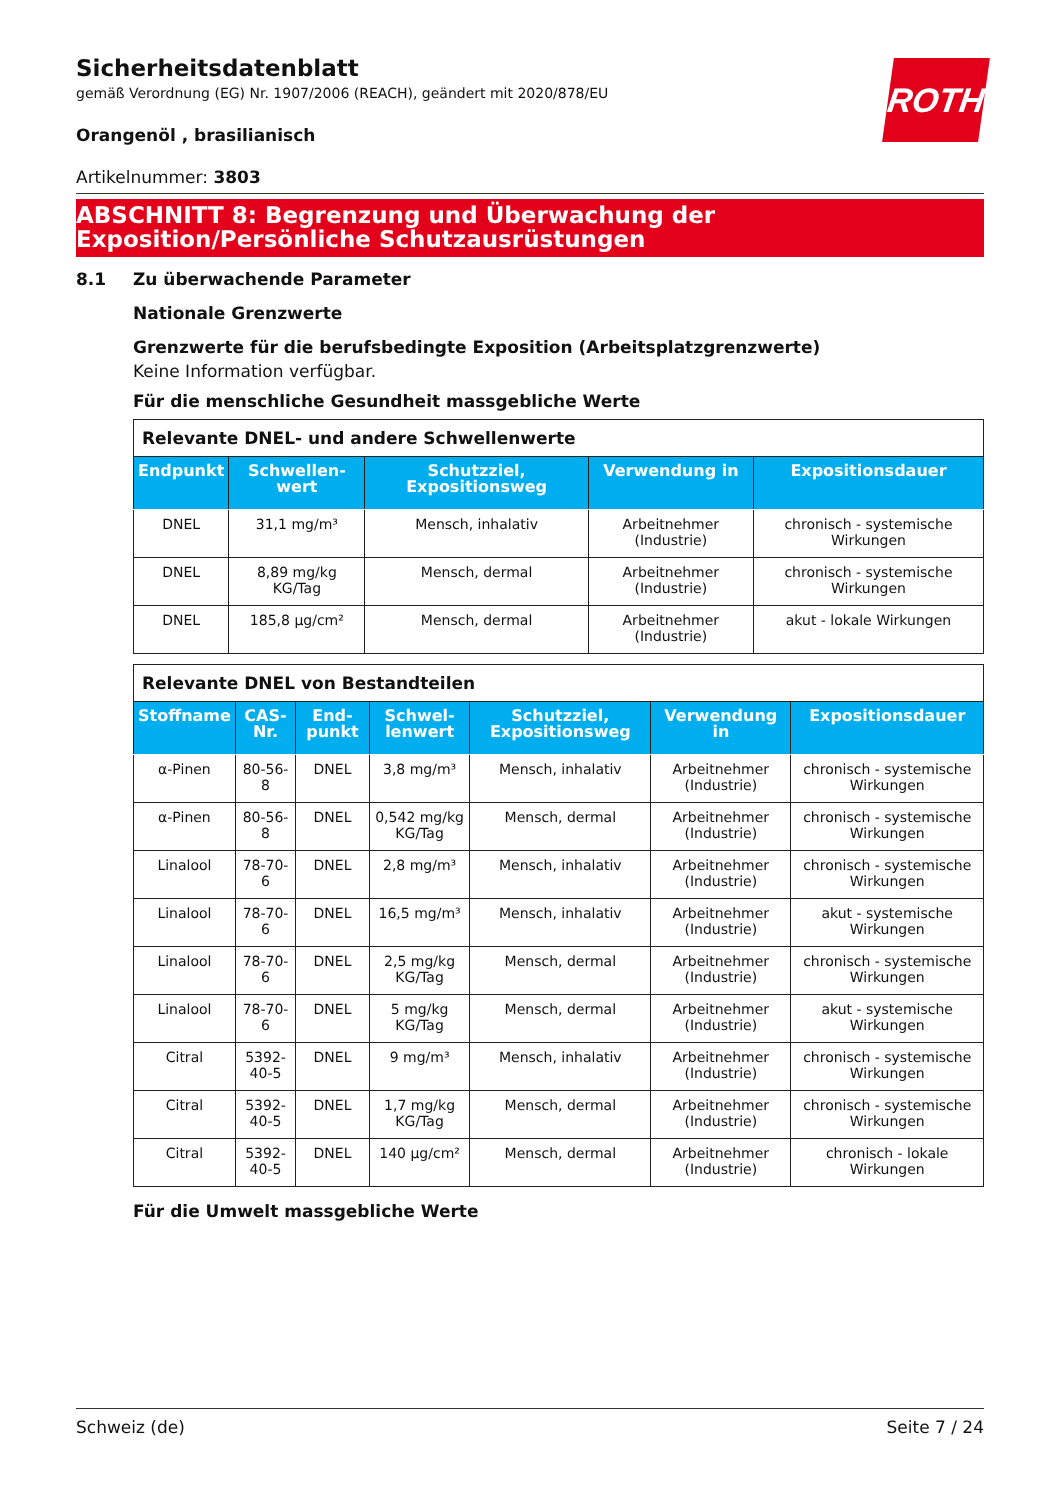ROTH
Sicherheitsdatenblatt
gemäß Verordnung (EG) Nr. 1907/2006 (REACH), geändert mit 2020/878/EU
Orangenöl , brasilianisch
Artikelnummer: 3803
ABSCHNITT 8: Begrenzung und Überwachung der Exposition/Persönliche Schutzausrüstungen
8.1 Zu überwachende Parameter
Nationale Grenzwerte
Grenzwerte für die berufsbedingte Exposition (Arbeitsplatzgrenzwerte)
Keine Information verfügbar.
Für die menschliche Gesundheit massgebliche Werte
| Relevante DNEL- und andere Schwellenwerte | | | | |
| Endpunkt | Schwellen-wert | Schutzziel, Expositionsweg | Verwendung in | Expositionsdauer |
| DNEL | 31,1 mg/m³ | Mensch, inhalativ | Arbeitnehmer (Industrie) | chronisch - systemische Wirkungen |
| DNEL | 8,89 mg/kg KG/Tag | Mensch, dermal | Arbeitnehmer (Industrie) | chronisch - systemische Wirkungen |
| DNEL | 185,8 µg/cm² | Mensch, dermal | Arbeitnehmer (Industrie) | akut - lokale Wirkungen |
| Relevante DNEL von Bestandteilen | | | | | | |
| Stoffname | CAS-Nr. | End-punkt | Schwel-lenwert | Schutzziel, Expositionsweg | Verwendung in | Expositionsdauer |
| α-Pinen | 80-56-8 | DNEL | 3,8 mg/m³ | Mensch, inhalativ | Arbeitnehmer (Industrie) | chronisch - systemische Wirkungen |
| α-Pinen | 80-56-8 | DNEL | 0,542 mg/kg KG/Tag | Mensch, dermal | Arbeitnehmer (Industrie) | chronisch - systemische Wirkungen |
| Linalool | 78-70-6 | DNEL | 2,8 mg/m³ | Mensch, inhalativ | Arbeitnehmer (Industrie) | chronisch - systemische Wirkungen |
| Linalool | 78-70-6 | DNEL | 16,5 mg/m³ | Mensch, inhalativ | Arbeitnehmer (Industrie) | akut - systemische Wirkungen |
| Linalool | 78-70-6 | DNEL | 2,5 mg/kg KG/Tag | Mensch, dermal | Arbeitnehmer (Industrie) | chronisch - systemische Wirkungen |
| Linalool | 78-70-6 | DNEL | 5 mg/kg KG/Tag | Mensch, dermal | Arbeitnehmer (Industrie) | akut - systemische Wirkungen |
| Citral | 5392-40-5 | DNEL | 9 mg/m³ | Mensch, inhalativ | Arbeitnehmer (Industrie) | chronisch - systemische Wirkungen |
| Citral | 5392-40-5 | DNEL | 1,7 mg/kg KG/Tag | Mensch, dermal | Arbeitnehmer (Industrie) | chronisch - systemische Wirkungen |
| Citral | 5392-40-5 | DNEL | 140 µg/cm² | Mensch, dermal | Arbeitnehmer (Industrie) | chronisch - lokale Wirkungen |
Für die Umwelt massgebliche Werte
Schweiz (de) Seite 7 / 24